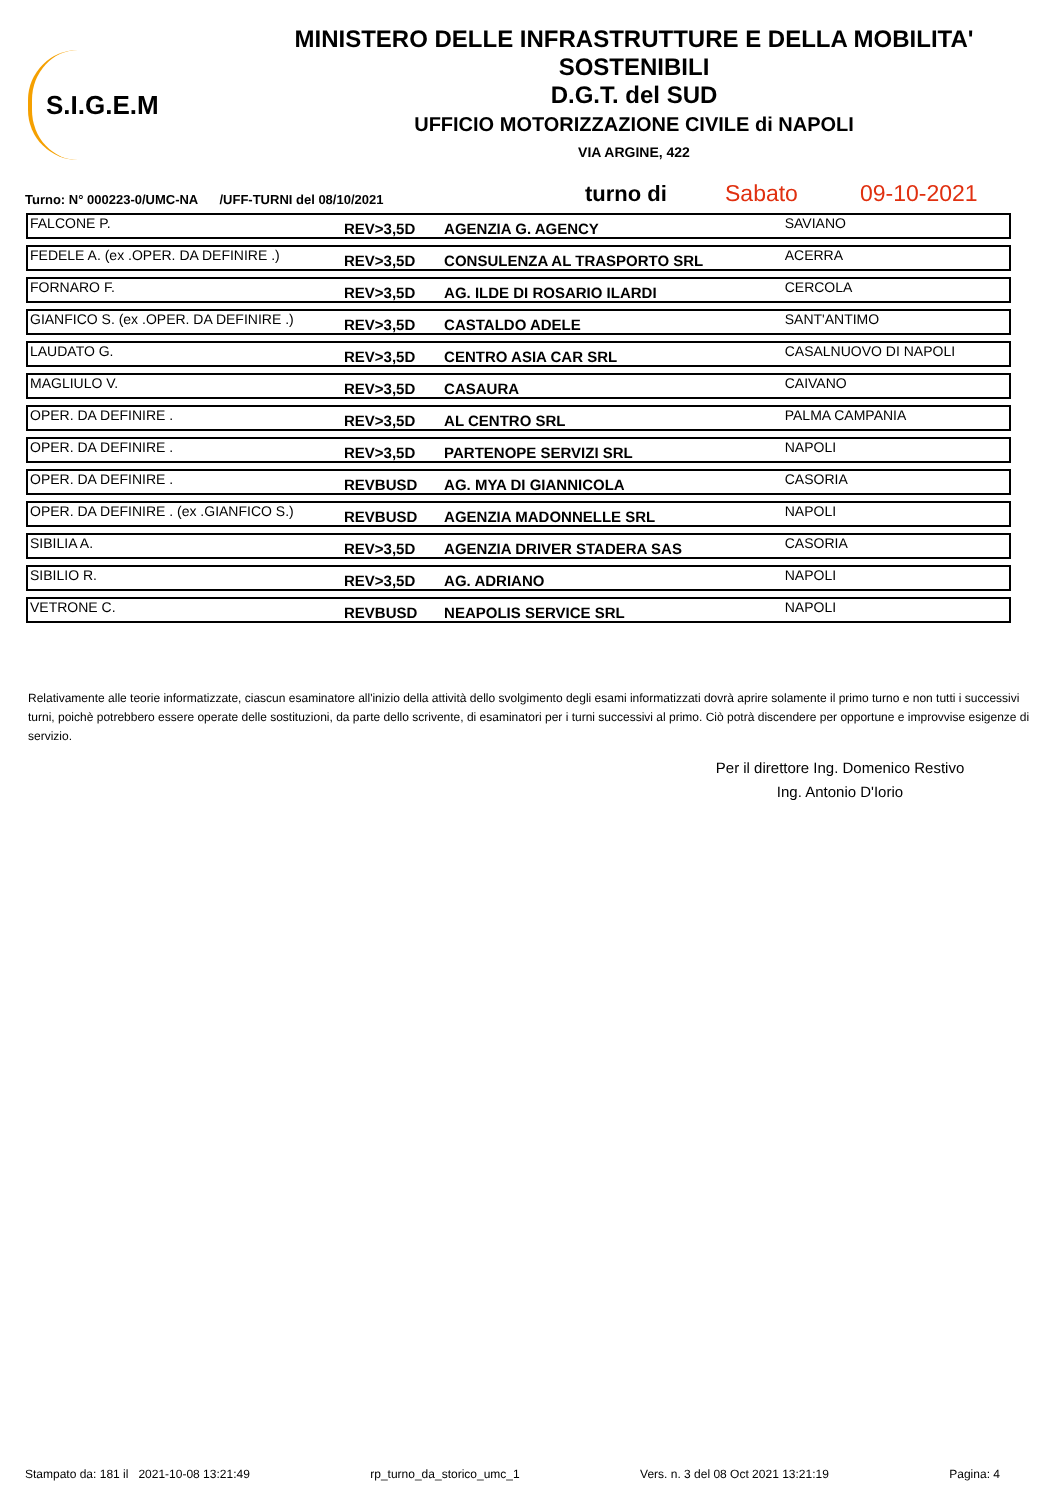S.I.G.E.M
MINISTERO DELLE INFRASTRUTTURE E DELLA MOBILITA' SOSTENIBILI
D.G.T. del SUD
UFFICIO MOTORIZZAZIONE CIVILE di NAPOLI
VIA ARGINE, 422
Turno: N° 000223-0/UMC-NA /UFF-TURNI del 08/10/2021 turno di Sabato 09-10-2021
| FALCONE P. | REV>3,5D | AGENZIA G. AGENCY | SAVIANO |
| FEDELE A. (ex .OPER. DA DEFINIRE .) | REV>3,5D | CONSULENZA AL TRASPORTO SRL | ACERRA |
| FORNARO F. | REV>3,5D | AG. ILDE DI ROSARIO ILARDI | CERCOLA |
| GIANFICO S. (ex .OPER. DA DEFINIRE .) | REV>3,5D | CASTALDO ADELE | SANT'ANTIMO |
| LAUDATO G. | REV>3,5D | CENTRO ASIA CAR SRL | CASALNUOVO DI NAPOLI |
| MAGLIULO V. | REV>3,5D | CASAURA | CAIVANO |
| OPER. DA DEFINIRE . | REV>3,5D | AL CENTRO SRL | PALMA CAMPANIA |
| OPER. DA DEFINIRE . | REV>3,5D | PARTENOPE SERVIZI SRL | NAPOLI |
| OPER. DA DEFINIRE . | REVBUSD | AG. MYA DI GIANNICOLA | CASORIA |
| OPER. DA DEFINIRE . (ex .GIANFICO S.) | REVBUSD | AGENZIA MADONNELLE SRL | NAPOLI |
| SIBILIA A. | REV>3,5D | AGENZIA DRIVER STADERA SAS | CASORIA |
| SIBILIO R. | REV>3,5D | AG. ADRIANO | NAPOLI |
| VETRONE C. | REVBUSD | NEAPOLIS SERVICE SRL | NAPOLI |
Relativamente alle teorie informatizzate, ciascun esaminatore all'inizio della attività dello svolgimento degli esami informatizzati dovrà aprire solamente il primo turno e non tutti i successivi turni, poichè potrebbero essere operate delle sostituzioni, da parte dello scrivente, di esaminatori per i turni successivi al primo. Ciò potrà discendere per opportune e improvvise esigenze di servizio.
Per il direttore Ing. Domenico Restivo
Ing. Antonio D'Iorio
Stampato da: 181 il 2021-10-08 13:21:49 rp_turno_da_storico_umc_1 Vers. n. 3 del 08 Oct 2021 13:21:19 Pagina: 4